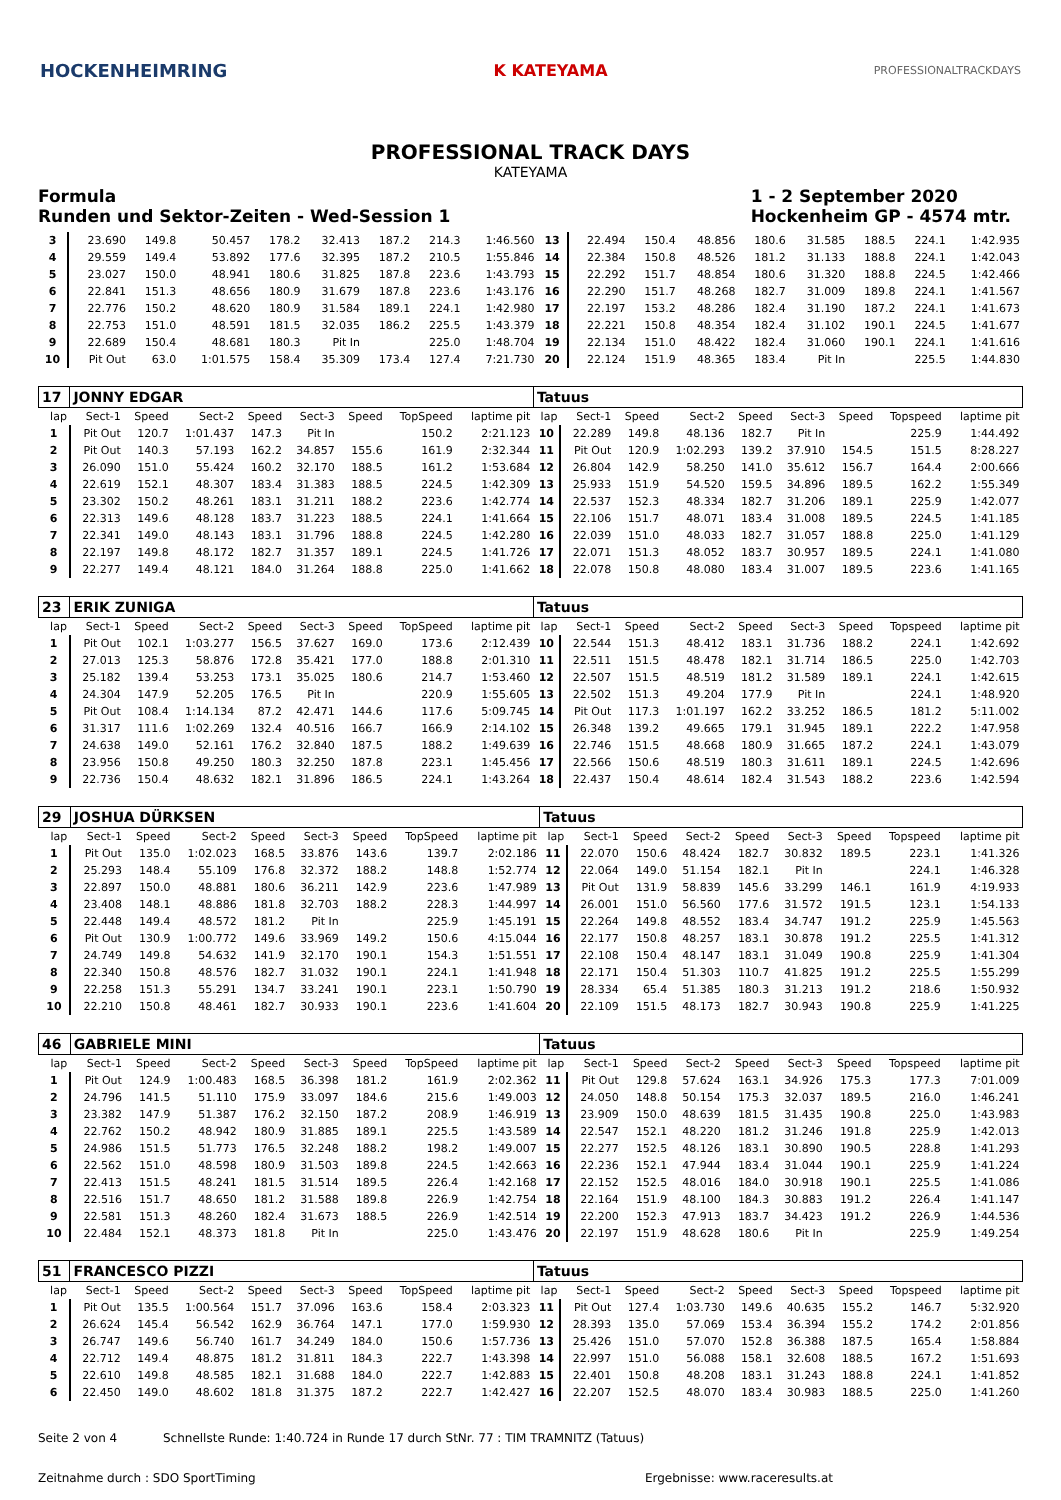HOCKENHEIMRING K KATEYAMA PROFESSIONALTRACKDAYS
PROFESSIONAL TRACK DAYS
KATEYAMA
Formula
Runden und Sektor-Zeiten - Wed-Session 1 1 - 2 September 2020
Hockenheim GP - 4574 mtr.
| 3 | 23.690 | 149.8 | 50.457 | 178.2 | 32.413 | 187.2 | 214.3 | 1:46.560 | 13 | 22.494 | 150.4 | 48.856 | 180.6 | 31.585 | 188.5 | 224.1 | 1:42.935 |
| 4 | 29.559 | 149.4 | 53.892 | 177.6 | 32.395 | 187.2 | 210.5 | 1:55.846 | 14 | 22.384 | 150.8 | 48.526 | 181.2 | 31.133 | 188.8 | 224.1 | 1:42.043 |
| 5 | 23.027 | 150.0 | 48.941 | 180.6 | 31.825 | 187.8 | 223.6 | 1:43.793 | 15 | 22.292 | 151.7 | 48.854 | 180.6 | 31.320 | 188.8 | 224.5 | 1:42.466 |
| 6 | 22.841 | 151.3 | 48.656 | 180.9 | 31.679 | 187.8 | 223.6 | 1:43.176 | 16 | 22.290 | 151.7 | 48.268 | 182.7 | 31.009 | 189.8 | 224.1 | 1:41.567 |
| 7 | 22.776 | 150.2 | 48.620 | 180.9 | 31.584 | 189.1 | 224.1 | 1:42.980 | 17 | 22.197 | 153.2 | 48.286 | 182.4 | 31.190 | 187.2 | 224.1 | 1:41.673 |
| 8 | 22.753 | 151.0 | 48.591 | 181.5 | 32.035 | 186.2 | 225.5 | 1:43.379 | 18 | 22.221 | 150.8 | 48.354 | 182.4 | 31.102 | 190.1 | 224.5 | 1:41.677 |
| 9 | 22.689 | 150.4 | 48.681 | 180.3 | Pit In | | 225.0 | 1:48.704 | 19 | 22.134 | 151.0 | 48.422 | 182.4 | 31.060 | 190.1 | 224.1 | 1:41.616 |
| 10 | Pit Out | 63.0 | 1:01.575 | 158.4 | 35.309 | 173.4 | 127.4 | 7:21.730 | 20 | 22.124 | 151.9 | 48.365 | 183.4 | Pit In | | 225.5 | 1:44.830 |
| 17 | JONNY EDGAR | | | | | | | | Tatuus | | | | | | | | |
| --- | --- | --- | --- | --- | --- | --- | --- | --- | --- | --- | --- | --- | --- | --- | --- | --- | --- |
| lap | Sect-1 | Speed | Sect-2 | Speed | Sect-3 | Speed | TopSpeed | laptime pit | lap | Sect-1 | Speed | Sect-2 | Speed | Sect-3 | Speed | Topspeed | laptime pit |
| 1 | Pit Out | 120.7 | 1:01.437 | 147.3 | Pit In | | 150.2 | 2:21.123 | 10 | 22.289 | 149.8 | 48.136 | 182.7 | Pit In | | 225.9 | 1:44.492 |
| 2 | Pit Out | 140.3 | 57.193 | 162.2 | 34.857 | 155.6 | 161.9 | 2:32.344 | 11 | Pit Out | 120.9 | 1:02.293 | 139.2 | 37.910 | 154.5 | 151.5 | 8:28.227 |
| 3 | 26.090 | 151.0 | 55.424 | 160.2 | 32.170 | 188.5 | 161.2 | 1:53.684 | 12 | 26.804 | 142.9 | 58.250 | 141.0 | 35.612 | 156.7 | 164.4 | 2:00.666 |
| 4 | 22.619 | 152.1 | 48.307 | 183.4 | 31.383 | 188.5 | 224.5 | 1:42.309 | 13 | 25.933 | 151.9 | 54.520 | 159.5 | 34.896 | 189.5 | 162.2 | 1:55.349 |
| 5 | 23.302 | 150.2 | 48.261 | 183.1 | 31.211 | 188.2 | 223.6 | 1:42.774 | 14 | 22.537 | 152.3 | 48.334 | 182.7 | 31.206 | 189.1 | 225.9 | 1:42.077 |
| 6 | 22.313 | 149.6 | 48.128 | 183.7 | 31.223 | 188.5 | 224.1 | 1:41.664 | 15 | 22.106 | 151.7 | 48.071 | 183.4 | 31.008 | 189.5 | 224.5 | 1:41.185 |
| 7 | 22.341 | 149.0 | 48.143 | 183.1 | 31.796 | 188.8 | 224.5 | 1:42.280 | 16 | 22.039 | 151.0 | 48.033 | 182.7 | 31.057 | 188.8 | 225.0 | 1:41.129 |
| 8 | 22.197 | 149.8 | 48.172 | 182.7 | 31.357 | 189.1 | 224.5 | 1:41.726 | 17 | 22.071 | 151.3 | 48.052 | 183.7 | 30.957 | 189.5 | 224.1 | 1:41.080 |
| 9 | 22.277 | 149.4 | 48.121 | 184.0 | 31.264 | 188.8 | 225.0 | 1:41.662 | 18 | 22.078 | 150.8 | 48.080 | 183.4 | 31.007 | 189.5 | 223.6 | 1:41.165 |
| 23 | ERIK ZUNIGA | | | | | | | | Tatuus | | | | | | | | |
| --- | --- | --- | --- | --- | --- | --- | --- | --- | --- | --- | --- | --- | --- | --- | --- | --- | --- |
| lap | Sect-1 | Speed | Sect-2 | Speed | Sect-3 | Speed | TopSpeed | laptime pit | lap | Sect-1 | Speed | Sect-2 | Speed | Sect-3 | Speed | Topspeed | laptime pit |
| 1 | Pit Out | 102.1 | 1:03.277 | 156.5 | 37.627 | 169.0 | 173.6 | 2:12.439 | 10 | 22.544 | 151.3 | 48.412 | 183.1 | 31.736 | 188.2 | 224.1 | 1:42.692 |
| 2 | 27.013 | 125.3 | 58.876 | 172.8 | 35.421 | 177.0 | 188.8 | 2:01.310 | 11 | 22.511 | 151.5 | 48.478 | 182.1 | 31.714 | 186.5 | 225.0 | 1:42.703 |
| 3 | 25.182 | 139.4 | 53.253 | 173.1 | 35.025 | 180.6 | 214.7 | 1:53.460 | 12 | 22.507 | 151.5 | 48.519 | 181.2 | 31.589 | 189.1 | 224.1 | 1:42.615 |
| 4 | 24.304 | 147.9 | 52.205 | 176.5 | Pit In | | 220.9 | 1:55.605 | 13 | 22.502 | 151.3 | 49.204 | 177.9 | Pit In | | 224.1 | 1:48.920 |
| 5 | Pit Out | 108.4 | 1:14.134 | 87.2 | 42.471 | 144.6 | 117.6 | 5:09.745 | 14 | Pit Out | 117.3 | 1:01.197 | 162.2 | 33.252 | 186.5 | 181.2 | 5:11.002 |
| 6 | 31.317 | 111.6 | 1:02.269 | 132.4 | 40.516 | 166.7 | 166.9 | 2:14.102 | 15 | 26.348 | 139.2 | 49.665 | 179.1 | 31.945 | 189.1 | 222.2 | 1:47.958 |
| 7 | 24.638 | 149.0 | 52.161 | 176.2 | 32.840 | 187.5 | 188.2 | 1:49.639 | 16 | 22.746 | 151.5 | 48.668 | 180.9 | 31.665 | 187.2 | 224.1 | 1:43.079 |
| 8 | 23.956 | 150.8 | 49.250 | 180.3 | 32.250 | 187.8 | 223.1 | 1:45.456 | 17 | 22.566 | 150.6 | 48.519 | 180.3 | 31.611 | 189.1 | 224.5 | 1:42.696 |
| 9 | 22.736 | 150.4 | 48.632 | 182.1 | 31.896 | 186.5 | 224.1 | 1:43.264 | 18 | 22.437 | 150.4 | 48.614 | 182.4 | 31.543 | 188.2 | 223.6 | 1:42.594 |
| 29 | JOSHUA DÜRKSEN | | | | | | | | Tatuus | | | | | | | | |
| --- | --- | --- | --- | --- | --- | --- | --- | --- | --- | --- | --- | --- | --- | --- | --- | --- | --- |
| lap | Sect-1 | Speed | Sect-2 | Speed | Sect-3 | Speed | TopSpeed | laptime pit | lap | Sect-1 | Speed | Sect-2 | Speed | Sect-3 | Speed | Topspeed | laptime pit |
| 1 | Pit Out | 135.0 | 1:02.023 | 168.5 | 33.876 | 143.6 | 139.7 | 2:02.186 | 11 | 22.070 | 150.6 | 48.424 | 182.7 | 30.832 | 189.5 | 223.1 | 1:41.326 |
| 2 | 25.293 | 148.4 | 55.109 | 176.8 | 32.372 | 188.2 | 148.8 | 1:52.774 | 12 | 22.064 | 149.0 | 51.154 | 182.1 | Pit In | | 224.1 | 1:46.328 |
| 3 | 22.897 | 150.0 | 48.881 | 180.6 | 36.211 | 142.9 | 223.6 | 1:47.989 | 13 | Pit Out | 131.9 | 58.839 | 145.6 | 33.299 | 146.1 | 161.9 | 4:19.933 |
| 4 | 23.408 | 148.1 | 48.886 | 181.8 | 32.703 | 188.2 | 228.3 | 1:44.997 | 14 | 26.001 | 151.0 | 56.560 | 177.6 | 31.572 | 191.5 | 123.1 | 1:54.133 |
| 5 | 22.448 | 149.4 | 48.572 | 181.2 | Pit In | | 225.9 | 1:45.191 | 15 | 22.264 | 149.8 | 48.552 | 183.4 | 34.747 | 191.2 | 225.9 | 1:45.563 |
| 6 | Pit Out | 130.9 | 1:00.772 | 149.6 | 33.969 | 149.2 | 150.6 | 4:15.044 | 16 | 22.177 | 150.8 | 48.257 | 183.1 | 30.878 | 191.2 | 225.5 | 1:41.312 |
| 7 | 24.749 | 149.8 | 54.632 | 141.9 | 32.170 | 190.1 | 154.3 | 1:51.551 | 17 | 22.108 | 150.4 | 48.147 | 183.1 | 31.049 | 190.8 | 225.9 | 1:41.304 |
| 8 | 22.340 | 150.8 | 48.576 | 182.7 | 31.032 | 190.1 | 224.1 | 1:41.948 | 18 | 22.171 | 150.4 | 51.303 | 110.7 | 41.825 | 191.2 | 225.5 | 1:55.299 |
| 9 | 22.258 | 151.3 | 55.291 | 134.7 | 33.241 | 190.1 | 223.1 | 1:50.790 | 19 | 28.334 | 65.4 | 51.385 | 180.3 | 31.213 | 191.2 | 218.6 | 1:50.932 |
| 10 | 22.210 | 150.8 | 48.461 | 182.7 | 30.933 | 190.1 | 223.6 | 1:41.604 | 20 | 22.109 | 151.5 | 48.173 | 182.7 | 30.943 | 190.8 | 225.9 | 1:41.225 |
| 46 | GABRIELE MINI | | | | | | | | Tatuus | | | | | | | | |
| --- | --- | --- | --- | --- | --- | --- | --- | --- | --- | --- | --- | --- | --- | --- | --- | --- | --- |
| lap | Sect-1 | Speed | Sect-2 | Speed | Sect-3 | Speed | TopSpeed | laptime pit | lap | Sect-1 | Speed | Sect-2 | Speed | Sect-3 | Speed | Topspeed | laptime pit |
| 1 | Pit Out | 124.9 | 1:00.483 | 168.5 | 36.398 | 181.2 | 161.9 | 2:02.362 | 11 | Pit Out | 129.8 | 57.624 | 163.1 | 34.926 | 175.3 | 177.3 | 7:01.009 |
| 2 | 24.796 | 141.5 | 51.110 | 175.9 | 33.097 | 184.6 | 215.6 | 1:49.003 | 12 | 24.050 | 148.8 | 50.154 | 175.3 | 32.037 | 189.5 | 216.0 | 1:46.241 |
| 3 | 23.382 | 147.9 | 51.387 | 176.2 | 32.150 | 187.2 | 208.9 | 1:46.919 | 13 | 23.909 | 150.0 | 48.639 | 181.5 | 31.435 | 190.8 | 225.0 | 1:43.983 |
| 4 | 22.762 | 150.2 | 48.942 | 180.9 | 31.885 | 189.1 | 225.5 | 1:43.589 | 14 | 22.547 | 152.1 | 48.220 | 181.2 | 31.246 | 191.8 | 225.9 | 1:42.013 |
| 5 | 24.986 | 151.5 | 51.773 | 176.5 | 32.248 | 188.2 | 198.2 | 1:49.007 | 15 | 22.277 | 152.5 | 48.126 | 183.1 | 30.890 | 190.5 | 228.8 | 1:41.293 |
| 6 | 22.562 | 151.0 | 48.598 | 180.9 | 31.503 | 189.8 | 224.5 | 1:42.663 | 16 | 22.236 | 152.1 | 47.944 | 183.4 | 31.044 | 190.1 | 225.9 | 1:41.224 |
| 7 | 22.413 | 151.5 | 48.241 | 181.5 | 31.514 | 189.5 | 226.4 | 1:42.168 | 17 | 22.152 | 152.5 | 48.016 | 184.0 | 30.918 | 190.1 | 225.5 | 1:41.086 |
| 8 | 22.516 | 151.7 | 48.650 | 181.2 | 31.588 | 189.8 | 226.9 | 1:42.754 | 18 | 22.164 | 151.9 | 48.100 | 184.3 | 30.883 | 191.2 | 226.4 | 1:41.147 |
| 9 | 22.581 | 151.3 | 48.260 | 182.4 | 31.673 | 188.5 | 226.9 | 1:42.514 | 19 | 22.200 | 152.3 | 47.913 | 183.7 | 34.423 | 191.2 | 226.9 | 1:44.536 |
| 10 | 22.484 | 152.1 | 48.373 | 181.8 | Pit In | | 225.0 | 1:43.476 | 20 | 22.197 | 151.9 | 48.628 | 180.6 | Pit In | | 225.9 | 1:49.254 |
| 51 | FRANCESCO PIZZI | | | | | | | | Tatuus | | | | | | | | |
| --- | --- | --- | --- | --- | --- | --- | --- | --- | --- | --- | --- | --- | --- | --- | --- | --- | --- |
| lap | Sect-1 | Speed | Sect-2 | Speed | Sect-3 | Speed | TopSpeed | laptime pit | lap | Sect-1 | Speed | Sect-2 | Speed | Sect-3 | Speed | Topspeed | laptime pit |
| 1 | Pit Out | 135.5 | 1:00.564 | 151.7 | 37.096 | 163.6 | 158.4 | 2:03.323 | 11 | Pit Out | 127.4 | 1:03.730 | 149.6 | 40.635 | 155.2 | 146.7 | 5:32.920 |
| 2 | 26.624 | 145.4 | 56.542 | 162.9 | 36.764 | 147.1 | 177.0 | 1:59.930 | 12 | 28.393 | 135.0 | 57.069 | 153.4 | 36.394 | 155.2 | 174.2 | 2:01.856 |
| 3 | 26.747 | 149.6 | 56.740 | 161.7 | 34.249 | 184.0 | 150.6 | 1:57.736 | 13 | 25.426 | 151.0 | 57.070 | 152.8 | 36.388 | 187.5 | 165.4 | 1:58.884 |
| 4 | 22.712 | 149.4 | 48.875 | 181.2 | 31.811 | 184.3 | 222.7 | 1:43.398 | 14 | 22.997 | 151.0 | 56.088 | 158.1 | 32.608 | 188.5 | 167.2 | 1:51.693 |
| 5 | 22.610 | 149.8 | 48.585 | 182.1 | 31.688 | 184.0 | 222.7 | 1:42.883 | 15 | 22.401 | 150.8 | 48.208 | 183.1 | 31.243 | 188.8 | 224.1 | 1:41.852 |
| 6 | 22.450 | 149.0 | 48.602 | 181.8 | 31.375 | 187.2 | 222.7 | 1:42.427 | 16 | 22.207 | 152.5 | 48.070 | 183.4 | 30.983 | 188.5 | 225.0 | 1:41.260 |
Seite 2 von 4 Schnellste Runde: 1:40.724 in Runde 17 durch StNr. 77 : TIM TRAMNITZ (Tatuus)
Zeitnahme durch : SDO SportTiming Ergebnisse: www.raceresults.at